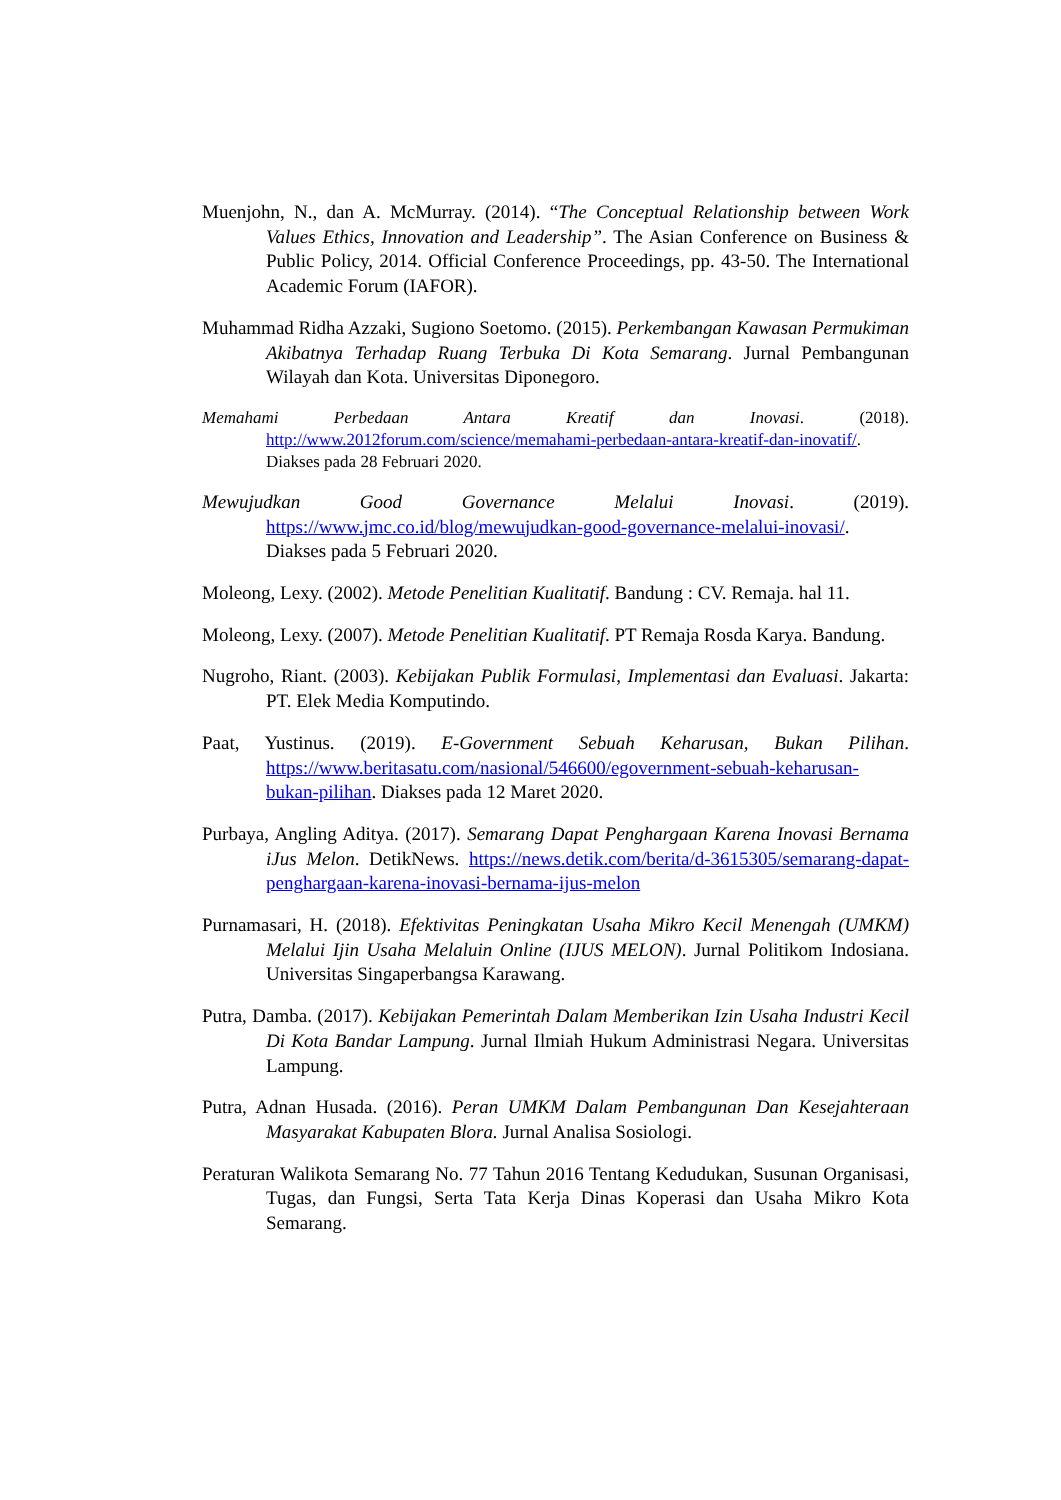Muenjohn, N., dan A. McMurray. (2014). “The Conceptual Relationship between Work Values Ethics, Innovation and Leadership”. The Asian Conference on Business & Public Policy, 2014. Official Conference Proceedings, pp. 43-50. The International Academic Forum (IAFOR).
Muhammad Ridha Azzaki, Sugiono Soetomo. (2015). Perkembangan Kawasan Permukiman Akibatnya Terhadap Ruang Terbuka Di Kota Semarang. Jurnal Pembangunan Wilayah dan Kota. Universitas Diponegoro.
Memahami Perbedaan Antara Kreatif dan Inovasi. (2018). http://www.2012forum.com/science/memahami-perbedaan-antara-kreatif-dan-inovatif/. Diakses pada 28 Februari 2020.
Mewujudkan Good Governance Melalui Inovasi. (2019). https://www.jmc.co.id/blog/mewujudkan-good-governance-melalui-inovasi/. Diakses pada 5 Februari 2020.
Moleong, Lexy. (2002). Metode Penelitian Kualitatif. Bandung : CV. Remaja. hal 11.
Moleong, Lexy. (2007). Metode Penelitian Kualitatif. PT Remaja Rosda Karya. Bandung.
Nugroho, Riant. (2003). Kebijakan Publik Formulasi, Implementasi dan Evaluasi. Jakarta: PT. Elek Media Komputindo.
Paat, Yustinus. (2019). E-Government Sebuah Keharusan, Bukan Pilihan. https://www.beritasatu.com/nasional/546600/egovernment-sebuah-keharusan-bukan-pilihan. Diakses pada 12 Maret 2020.
Purbaya, Angling Aditya. (2017). Semarang Dapat Penghargaan Karena Inovasi Bernama iJus Melon. DetikNews. https://news.detik.com/berita/d-3615305/semarang-dapat-penghargaan-karena-inovasi-bernama-ijus-melon
Purnamasari, H. (2018). Efektivitas Peningkatan Usaha Mikro Kecil Menengah (UMKM) Melalui Ijin Usaha Melaluin Online (IJUS MELON). Jurnal Politikom Indosiana. Universitas Singaperbangsa Karawang.
Putra, Damba. (2017). Kebijakan Pemerintah Dalam Memberikan Izin Usaha Industri Kecil Di Kota Bandar Lampung. Jurnal Ilmiah Hukum Administrasi Negara. Universitas Lampung.
Putra, Adnan Husada. (2016). Peran UMKM Dalam Pembangunan Dan Kesejahteraan Masyarakat Kabupaten Blora. Jurnal Analisa Sosiologi.
Peraturan Walikota Semarang No. 77 Tahun 2016 Tentang Kedudukan, Susunan Organisasi, Tugas, dan Fungsi, Serta Tata Kerja Dinas Koperasi dan Usaha Mikro Kota Semarang.